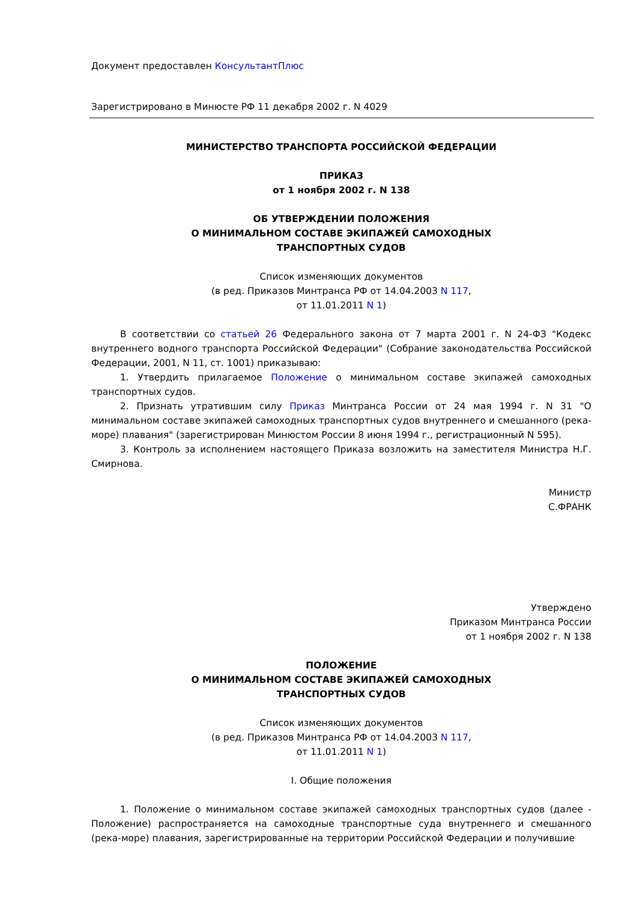Документ предоставлен КонсультантПлюс
Зарегистрировано в Минюсте РФ 11 декабря 2002 г. N 4029
МИНИСТЕРСТВО ТРАНСПОРТА РОССИЙСКОЙ ФЕДЕРАЦИИ
ПРИКАЗ
от 1 ноября 2002 г. N 138
ОБ УТВЕРЖДЕНИИ ПОЛОЖЕНИЯ
О МИНИМАЛЬНОМ СОСТАВЕ ЭКИПАЖЕЙ САМОХОДНЫХ
ТРАНСПОРТНЫХ СУДОВ
Список изменяющих документов
(в ред. Приказов Минтранса РФ от 14.04.2003 N 117,
от 11.01.2011 N 1)
В соответствии со статьей 26 Федерального закона от 7 марта 2001 г. N 24-ФЗ "Кодекс внутреннего водного транспорта Российской Федерации" (Собрание законодательства Российской Федерации, 2001, N 11, ст. 1001) приказываю:
1. Утвердить прилагаемое Положение о минимальном составе экипажей самоходных транспортных судов.
2. Признать утратившим силу Приказ Минтранса России от 24 мая 1994 г. N 31 "О минимальном составе экипажей самоходных транспортных судов внутреннего и смешанного (река-море) плавания" (зарегистрирован Минюстом России 8 июня 1994 г., регистрационный N 595).
3. Контроль за исполнением настоящего Приказа возложить на заместителя Министра Н.Г. Смирнова.
Министр
С.ФРАНК
Утверждено
Приказом Минтранса России
от 1 ноября 2002 г. N 138
ПОЛОЖЕНИЕ
О МИНИМАЛЬНОМ СОСТАВЕ ЭКИПАЖЕЙ САМОХОДНЫХ
ТРАНСПОРТНЫХ СУДОВ
Список изменяющих документов
(в ред. Приказов Минтранса РФ от 14.04.2003 N 117,
от 11.01.2011 N 1)
I. Общие положения
1. Положение о минимальном составе экипажей самоходных транспортных судов (далее - Положение) распространяется на самоходные транспортные суда внутреннего и смешанного (река-море) плавания, зарегистрированные на территории Российской Федерации и получившие